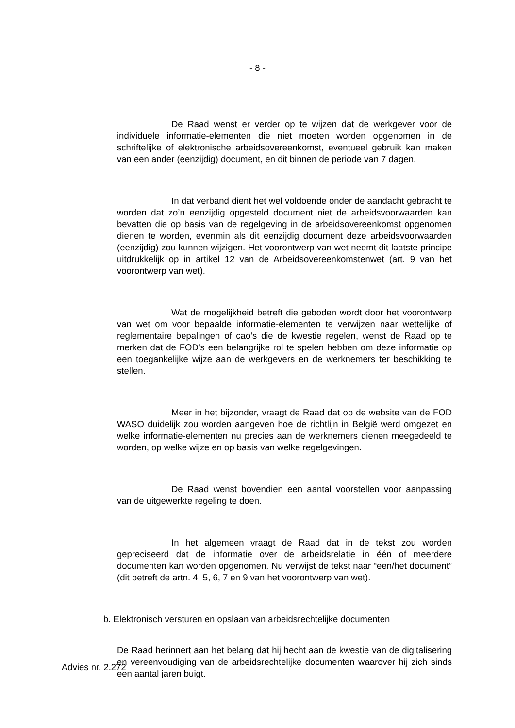- 8 -
De Raad wenst er verder op te wijzen dat de werkgever voor de individuele informatie-elementen die niet moeten worden opgenomen in de schriftelijke of elektronische arbeidsovereenkomst, eventueel gebruik kan maken van een ander (eenzijdig) document, en dit binnen de periode van 7 dagen.
In dat verband dient het wel voldoende onder de aandacht gebracht te worden dat zo’n eenzijdig opgesteld document niet de arbeidsvoorwaarden kan bevatten die op basis van de regelgeving in de arbeidsovereenkomst opgenomen dienen te worden, evenmin als dit eenzijdig document deze arbeidsvoorwaarden (eenzijdig) zou kunnen wijzigen. Het voorontwerp van wet neemt dit laatste principe uitdrukkelijk op in artikel 12 van de Arbeidsovereenkomstenwet (art. 9 van het voorontwerp van wet).
Wat de mogelijkheid betreft die geboden wordt door het voorontwerp van wet om voor bepaalde informatie-elementen te verwijzen naar wettelijke of reglementaire bepalingen of cao’s die de kwestie regelen, wenst de Raad op te merken dat de FOD’s een belangrijke rol te spelen hebben om deze informatie op een toegankelijke wijze aan de werkgevers en de werknemers ter beschikking te stellen.
Meer in het bijzonder, vraagt de Raad dat op de website van de FOD WASO duidelijk zou worden aangeven hoe de richtlijn in België werd omgezet en welke informatie-elementen nu precies aan de werknemers dienen meegedeeld te worden, op welke wijze en op basis van welke regelgevingen.
De Raad wenst bovendien een aantal voorstellen voor aanpassing van de uitgewerkte regeling te doen.
In het algemeen vraagt de Raad dat in de tekst zou worden gepreciseerd dat de informatie over de arbeidsrelatie in één of meerdere documenten kan worden opgenomen. Nu verwijst de tekst naar “een/het document” (dit betreft de artn. 4, 5, 6, 7 en 9 van het voorontwerp van wet).
b. Elektronisch versturen en opslaan van arbeidsrechtelijke documenten
De Raad herinnert aan het belang dat hij hecht aan de kwestie van de digitalisering en vereenvoudiging van de arbeidsrechtelijke documenten waarover hij zich sinds een aantal jaren buigt.
Advies nr. 2.272